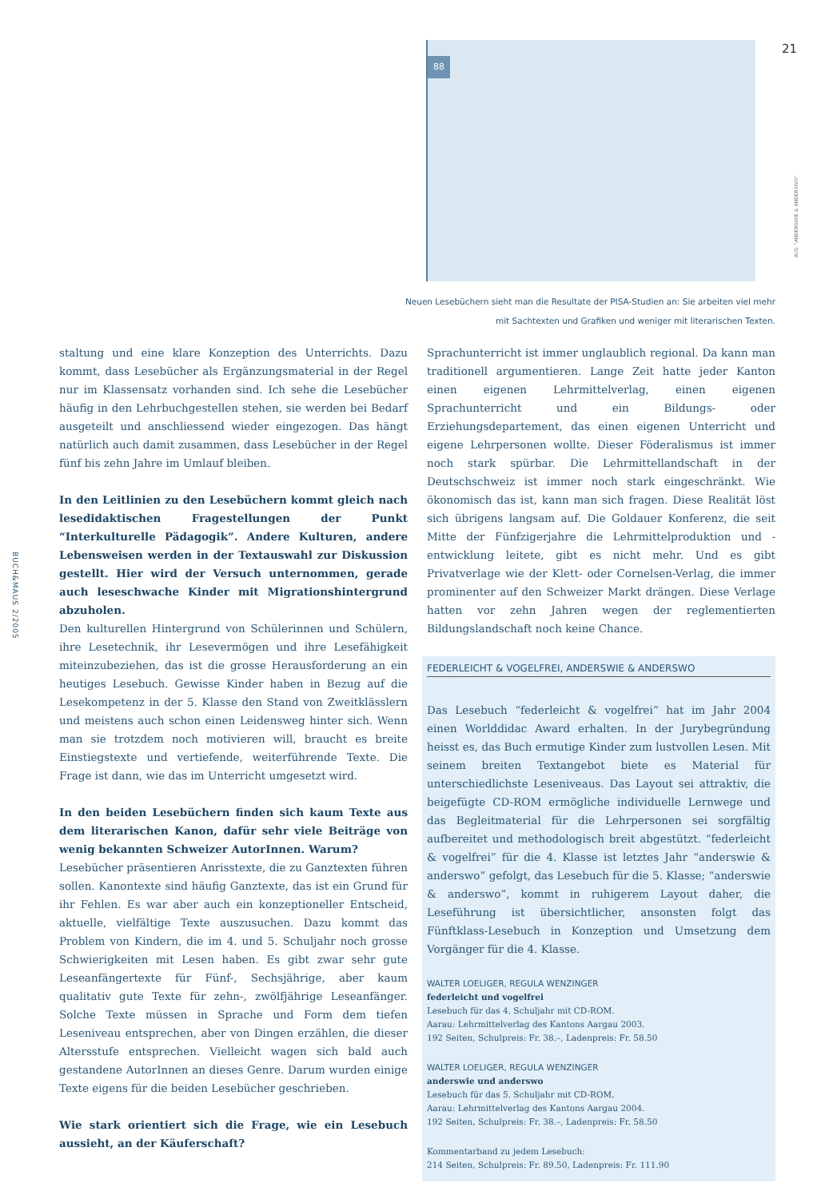21
BUCH&MAUS 2/2005
AUS: "ANDERSWIE & ANDERSWO"
88
Neuen Lesebüchern sieht man die Resultate der PISA-Studien an: Sie arbeiten viel mehr mit Sachtexten und Grafiken und weniger mit literarischen Texten.
staltung und eine klare Konzeption des Unterrichts. Dazu kommt, dass Lesebücher als Ergänzungsmaterial in der Regel nur im Klassensatz vorhanden sind. Ich sehe die Lesebücher häufig in den Lehrbuchgestellen stehen, sie werden bei Bedarf ausgeteilt und anschliessend wieder eingezogen. Das hängt natürlich auch damit zusammen, dass Lesebücher in der Regel fünf bis zehn Jahre im Umlauf bleiben.
In den Leitlinien zu den Lesebüchern kommt gleich nach lesedidaktischen Fragestellungen der Punkt “Interkulturelle Pädagogik”. Andere Kulturen, andere Lebensweisen werden in der Textauswahl zur Diskussion gestellt. Hier wird der Versuch unternommen, gerade auch leseschwache Kinder mit Migrationshintergrund abzuholen.
Den kulturellen Hintergrund von Schülerinnen und Schülern, ihre Lesetechnik, ihr Lesevermögen und ihre Lesefähigkeit miteinzubeziehen, das ist die grosse Herausforderung an ein heutiges Lesebuch. Gewisse Kinder haben in Bezug auf die Lesekompetenz in der 5. Klasse den Stand von Zweitklässlern und meistens auch schon einen Leidensweg hinter sich. Wenn man sie trotzdem noch motivieren will, braucht es breite Einstiegstexte und vertiefende, weiterführende Texte. Die Frage ist dann, wie das im Unterricht umgesetzt wird.
In den beiden Lesebüchern finden sich kaum Texte aus dem literarischen Kanon, dafür sehr viele Beiträge von wenig bekannten Schweizer AutorInnen. Warum?
Lesebücher präsentieren Anrisstexte, die zu Ganztexten führen sollen. Kanontexte sind häufig Ganztexte, das ist ein Grund für ihr Fehlen. Es war aber auch ein konzeptioneller Entscheid, aktuelle, vielfältige Texte auszusuchen. Dazu kommt das Problem von Kindern, die im 4. und 5. Schuljahr noch grosse Schwierigkeiten mit Lesen haben. Es gibt zwar sehr gute Leseanfängertexte für Fünf-, Sechsjährige, aber kaum qualitativ gute Texte für zehn-, zwölfjährige Leseanfänger. Solche Texte müssen in Sprache und Form dem tiefen Leseniveau entsprechen, aber von Dingen erzählen, die dieser Altersstufe entsprechen. Vielleicht wagen sich bald auch gestandene AutorInnen an dieses Genre. Darum wurden einige Texte eigens für die beiden Lesebücher geschrieben.
Wie stark orientiert sich die Frage, wie ein Lesebuch aussieht, an der Käuferschaft?
Sprachunterricht ist immer unglaublich regional. Da kann man traditionell argumentieren. Lange Zeit hatte jeder Kanton einen eigenen Lehrmittelverlag, einen eigenen Sprachunterricht und ein Bildungs- oder Erziehungsdepartement, das einen eigenen Unterricht und eigene Lehrpersonen wollte. Dieser Föderalismus ist immer noch stark spürbar. Die Lehrmittellandschaft in der Deutschschweiz ist immer noch stark eingeschränkt. Wie ökonomisch das ist, kann man sich fragen. Diese Realität löst sich übrigens langsam auf. Die Goldauer Konferenz, die seit Mitte der Fünfzigerjahre die Lehrmittelproduktion und -entwicklung leitete, gibt es nicht mehr. Und es gibt Privatverlage wie der Klett- oder Cornelsen-Verlag, die immer prominenter auf den Schweizer Markt drängen. Diese Verlage hatten vor zehn Jahren wegen der reglementierten Bildungslandschaft noch keine Chance.
FEDERLEICHT & VOGELFREI, ANDERSWIE & ANDERSWO
Das Lesebuch “federleicht & vogelfrei” hat im Jahr 2004 einen Worlddidac Award erhalten. In der Jurybegründung heisst es, das Buch ermutige Kinder zum lustvollen Lesen. Mit seinem breiten Textangebot biete es Material für unterschiedlichste Leseniveaus. Das Layout sei attraktiv, die beigefügte CD-ROM ermögliche individuelle Lernwege und das Begleitmaterial für die Lehrpersonen sei sorgfältig aufbereitet und methodologisch breit abgestützt. “federleicht & vogelfrei” für die 4. Klasse ist letztes Jahr “anderswie & anderswo” gefolgt, das Lesebuch für die 5. Klasse; “anderswie & anderswo”, kommt in ruhigerem Layout daher, die Leseführung ist übersichtlicher, ansonsten folgt das Fünftklass-Lesebuch in Konzeption und Umsetzung dem Vorgänger für die 4. Klasse.
WALTER LOELIGER, REGULA WENZINGER
federleicht und vogelfrei
Lesebuch für das 4. Schuljahr mit CD-ROM.
Aarau: Lehrmittelverlag des Kantons Aargau 2003.
192 Seiten, Schulpreis: Fr. 38.–, Ladenpreis: Fr. 58.50
WALTER LOELIGER, REGULA WENZINGER
anderswie und anderswo
Lesebuch für das 5. Schuljahr mit CD-ROM.
Aarau: Lehrmittelverlag des Kantons Aargau 2004.
192 Seiten, Schulpreis: Fr. 38.–, Ladenpreis: Fr. 58.50
Kommentarband zu jedem Lesebuch:
214 Seiten, Schulpreis: Fr. 89.50, Ladenpreis: Fr. 111.90